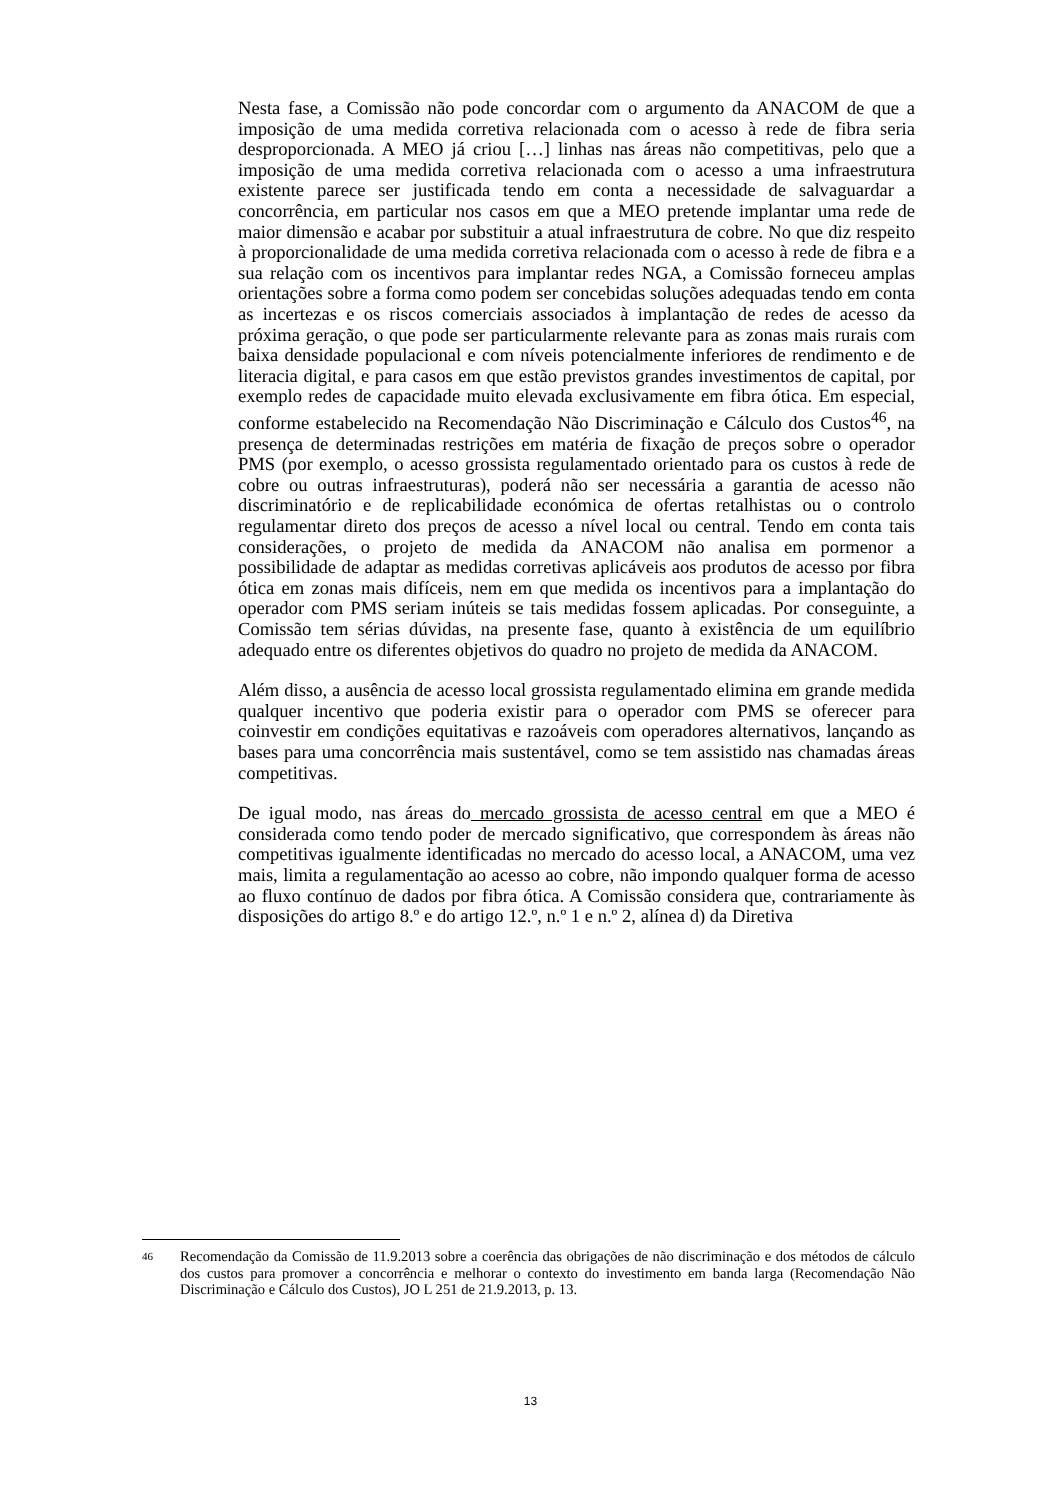Nesta fase, a Comissão não pode concordar com o argumento da ANACOM de que a imposição de uma medida corretiva relacionada com o acesso à rede de fibra seria desproporcionada. A MEO já criou […] linhas nas áreas não competitivas, pelo que a imposição de uma medida corretiva relacionada com o acesso a uma infraestrutura existente parece ser justificada tendo em conta a necessidade de salvaguardar a concorrência, em particular nos casos em que a MEO pretende implantar uma rede de maior dimensão e acabar por substituir a atual infraestrutura de cobre. No que diz respeito à proporcionalidade de uma medida corretiva relacionada com o acesso à rede de fibra e a sua relação com os incentivos para implantar redes NGA, a Comissão forneceu amplas orientações sobre a forma como podem ser concebidas soluções adequadas tendo em conta as incertezas e os riscos comerciais associados à implantação de redes de acesso da próxima geração, o que pode ser particularmente relevante para as zonas mais rurais com baixa densidade populacional e com níveis potencialmente inferiores de rendimento e de literacia digital, e para casos em que estão previstos grandes investimentos de capital, por exemplo redes de capacidade muito elevada exclusivamente em fibra ótica. Em especial, conforme estabelecido na Recomendação Não Discriminação e Cálculo dos Custos<sup>46</sup>, na presença de determinadas restrições em matéria de fixação de preços sobre o operador PMS (por exemplo, o acesso grossista regulamentado orientado para os custos à rede de cobre ou outras infraestruturas), poderá não ser necessária a garantia de acesso não discriminatório e de replicabilidade económica de ofertas retalhistas ou o controlo regulamentar direto dos preços de acesso a nível local ou central. Tendo em conta tais considerações, o projeto de medida da ANACOM não analisa em pormenor a possibilidade de adaptar as medidas corretivas aplicáveis aos produtos de acesso por fibra ótica em zonas mais difíceis, nem em que medida os incentivos para a implantação do operador com PMS seriam inúteis se tais medidas fossem aplicadas. Por conseguinte, a Comissão tem sérias dúvidas, na presente fase, quanto à existência de um equilíbrio adequado entre os diferentes objetivos do quadro no projeto de medida da ANACOM.
Além disso, a ausência de acesso local grossista regulamentado elimina em grande medida qualquer incentivo que poderia existir para o operador com PMS se oferecer para coinvestir em condições equitativas e razoáveis com operadores alternativos, lançando as bases para uma concorrência mais sustentável, como se tem assistido nas chamadas áreas competitivas.
De igual modo, nas áreas do mercado grossista de acesso central em que a MEO é considerada como tendo poder de mercado significativo, que correspondem às áreas não competitivas igualmente identificadas no mercado do acesso local, a ANACOM, uma vez mais, limita a regulamentação ao acesso ao cobre, não impondo qualquer forma de acesso ao fluxo contínuo de dados por fibra ótica. A Comissão considera que, contrariamente às disposições do artigo 8.º e do artigo 12.º, n.º 1 e n.º 2, alínea d) da Diretiva
<sup>46</sup>
Recomendação da Comissão de 11.9.2013 sobre a coerência das obrigações de não discriminação e dos métodos de cálculo dos custos para promover a concorrência e melhorar o contexto do investimento em banda larga (Recomendação Não Discriminação e Cálculo dos Custos), JO L 251 de 21.9.2013, p. 13.
13